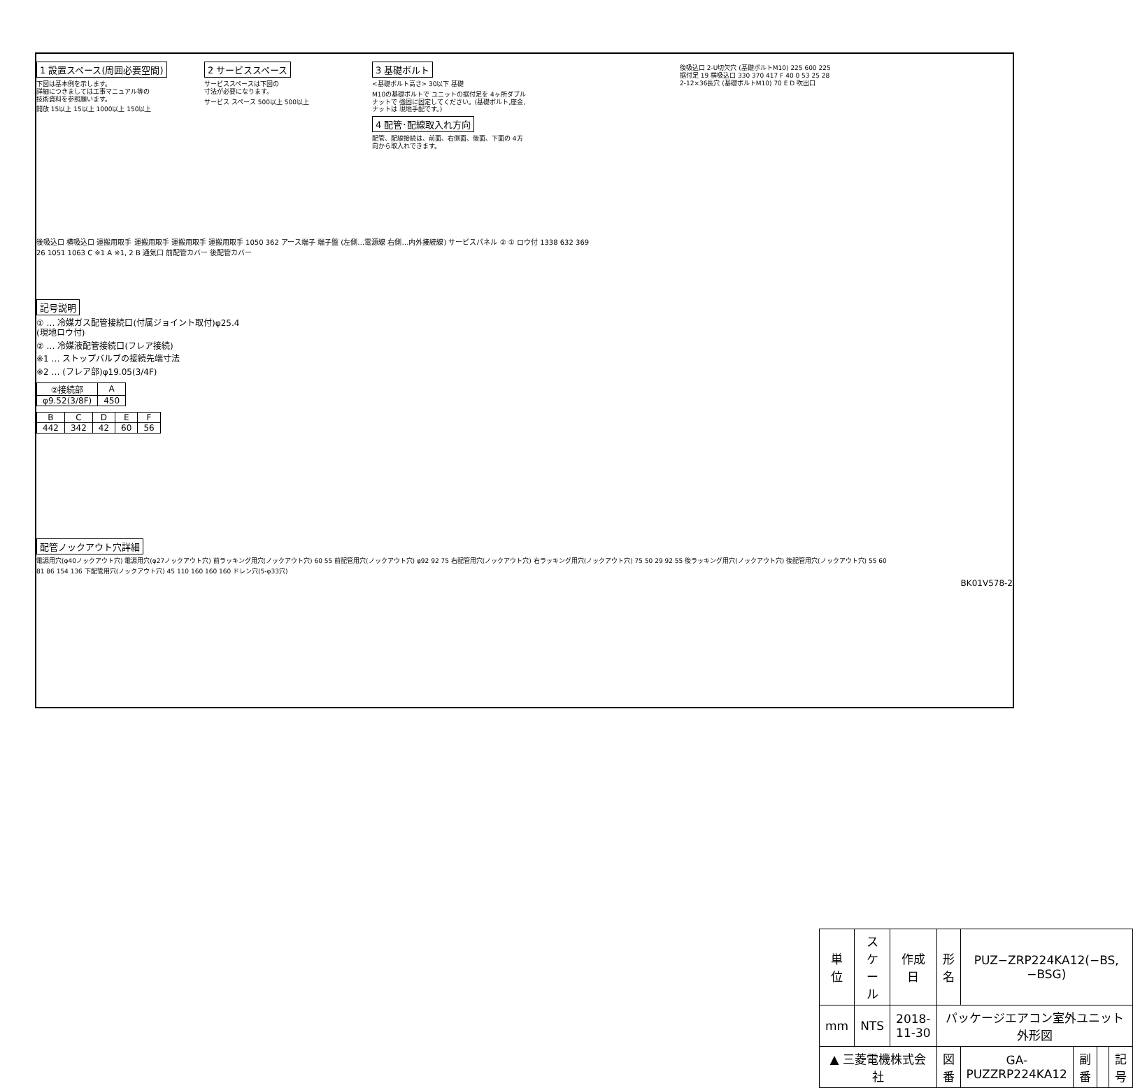1 設置スペース(周囲必要空間)
下図は基本例を示します。
詳細につきましては工事マニュアル等の
技術資料を参照願います。
開放 15以上 15以上 1000以上 150以上
2 サービススペース
サービススペースは下図の
寸法が必要になります。
サービス スペース 500以上 500以上
3 基礎ボルト
<基礎ボルト高さ> 30以下 基礎
M10の基礎ボルトで ユニットの据付足を 4ヶ所ダブルナットで 強固に固定してください。(基礎ボルト,座金,ナットは 現地手配です。)
4 配管･配線取入れ方向
配管、配線接続は、前面、右側面、後面、下面の 4方向から取入れできます。
後吸込口 2-U切欠穴 (基礎ボルトM10) 225 600 225 据付足 19 横吸込口 330 370 417 F 40 0 53 25 28 2-12×36長穴 (基礎ボルトM10) 70 E D 吹出口
後吸込口 横吸込口 運搬用取手 運搬用取手 運搬用取手 運搬用取手 1050 362 アース端子 端子盤 (左側…電源線 右側…内外接続線) サービスパネル ② ① ロウ付 1338 632 369 26 1051 1063 C ※1 A ※1, 2 B 通気口 前配管カバー 後配管カバー
記号説明
① … 冷媒ガス配管接続口(付属ジョイント取付)φ25.4 (現地ロウ付)
② … 冷媒液配管接続口(フレア接続)
※1 … ストップバルブの接続先端寸法
※2 … (フレア部)φ19.05(3/4F)
| ②接続部 | A |
| --- | --- |
| φ9.52(3/8F) | 450 |
| B | C | D | E | F |
| --- | --- | --- | --- | --- |
| 442 | 342 | 42 | 60 | 56 |
配管ノックアウト穴詳細
電源用穴(φ40ノックアウト穴) 電源用穴(φ27ノックアウト穴) 前ラッキング用穴(ノックアウト穴) 60 55 前配管用穴(ノックアウト穴) φ92 92 75 右配管用穴(ノックアウト穴) 右ラッキング用穴(ノックアウト穴) 75 50 29 92 55 後ラッキング用穴(ノックアウト穴) 後配管用穴(ノックアウト穴) 55 60
81 86 154 136 下配管用穴(ノックアウト穴) 45 110 160 160 160 ドレン穴(5-φ33穴)
BK01V578-2
| 単位 | スケール | 作成日 | 形名 | PUZ−ZRP224KA12(−BS,−BSG) | | | |
| mm | NTS | 2018-11-30 | パッケージエアコン室外ユニット外形図 | | | | |
| ▲ 三菱電機株式会社 | | | 図番 | GA-PUZZRP224KA12 | 副番 | | 記号 |